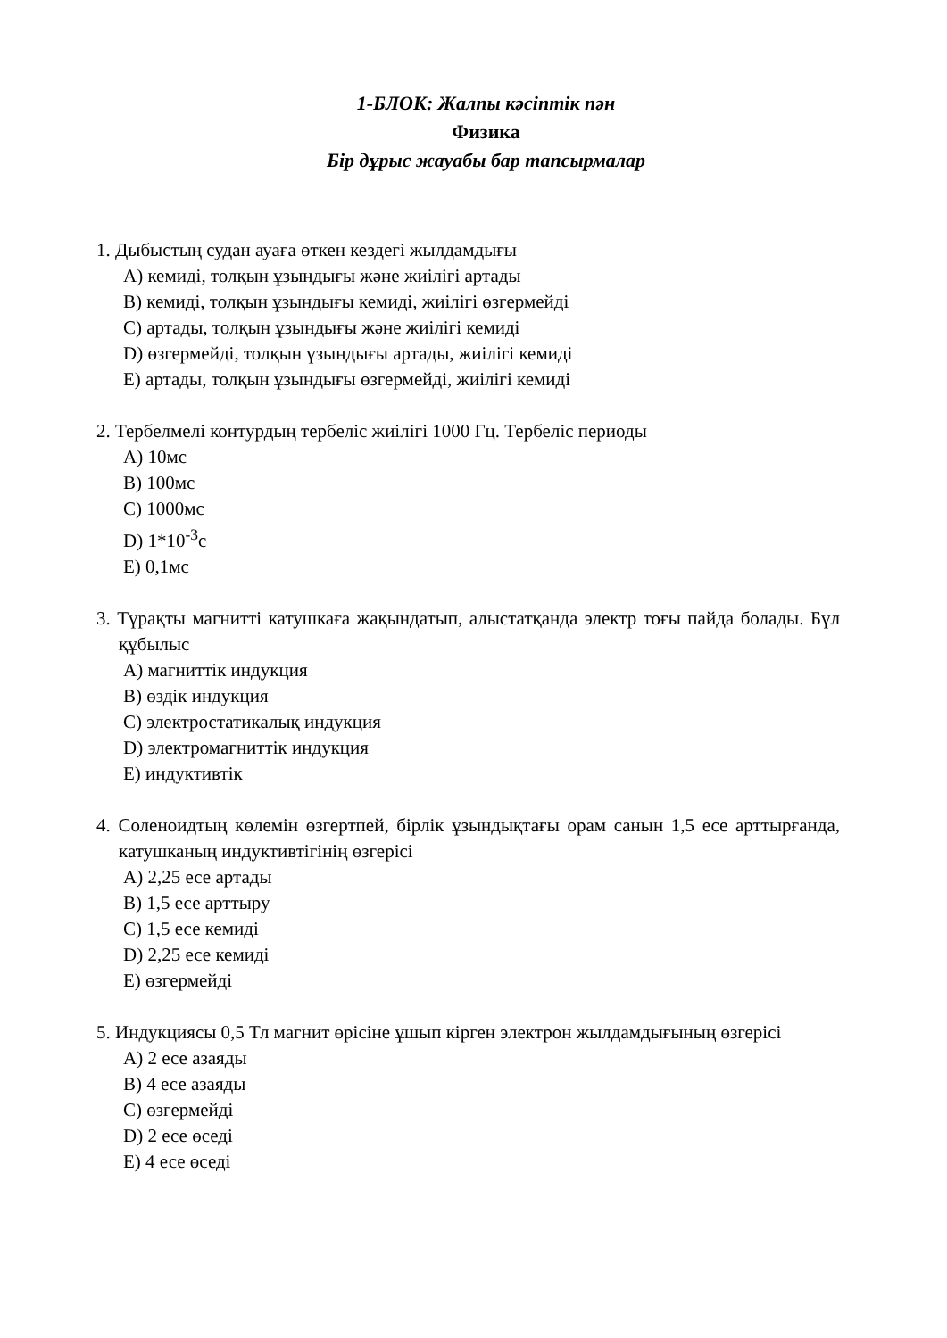1-БЛОК: Жалпы кәсiптiк пән
Физика
Бір дұрыс жауабы бар тапсырмалар
1. Дыбыстың судан ауаға өткен кездегі жылдамдығы
A) кемиді, толқын ұзындығы және жиілігі артады
B) кемиді, толқын ұзындығы кемиді, жиілігі өзгермейді
C) артады, толқын ұзындығы және жиілігі кемиді
D) өзгермейді, толқын ұзындығы артады, жиілігі кемиді
E) артады, толқын ұзындығы өзгермейді, жиілігі кемиді
2. Тербелмелі контурдың тербеліс жиілігі 1000 Гц. Тербеліс периоды
A) 10мс
B) 100мс
C) 1000мс
D) 1*10<sup>-3</sup>с
E) 0,1мс
3. Тұрақты магнитті катушкаға жақындатып, алыстатқанда электр тоғы пайда болады. Бұл құбылыс
A) магниттік индукция
B) өздік индукция
C) электростатикалық индукция
D) электромагниттік индукция
E) индуктивтік
4. Соленоидтың көлемін өзгертпей, бірлік ұзындықтағы орам санын 1,5 есе арттырғанда, катушканың индуктивтігінің өзгерісі
A) 2,25 есе артады
B) 1,5 есе арттыру
C) 1,5 есе кемиді
D) 2,25 есе кемиді
E) өзгермейді
5. Индукциясы 0,5 Тл магнит өрісіне ұшып кірген электрон жылдамдығының өзгерісі
A) 2 есе азаяды
B) 4 есе азаяды
C) өзгермейді
D) 2 есе өседі
E) 4 есе өседі